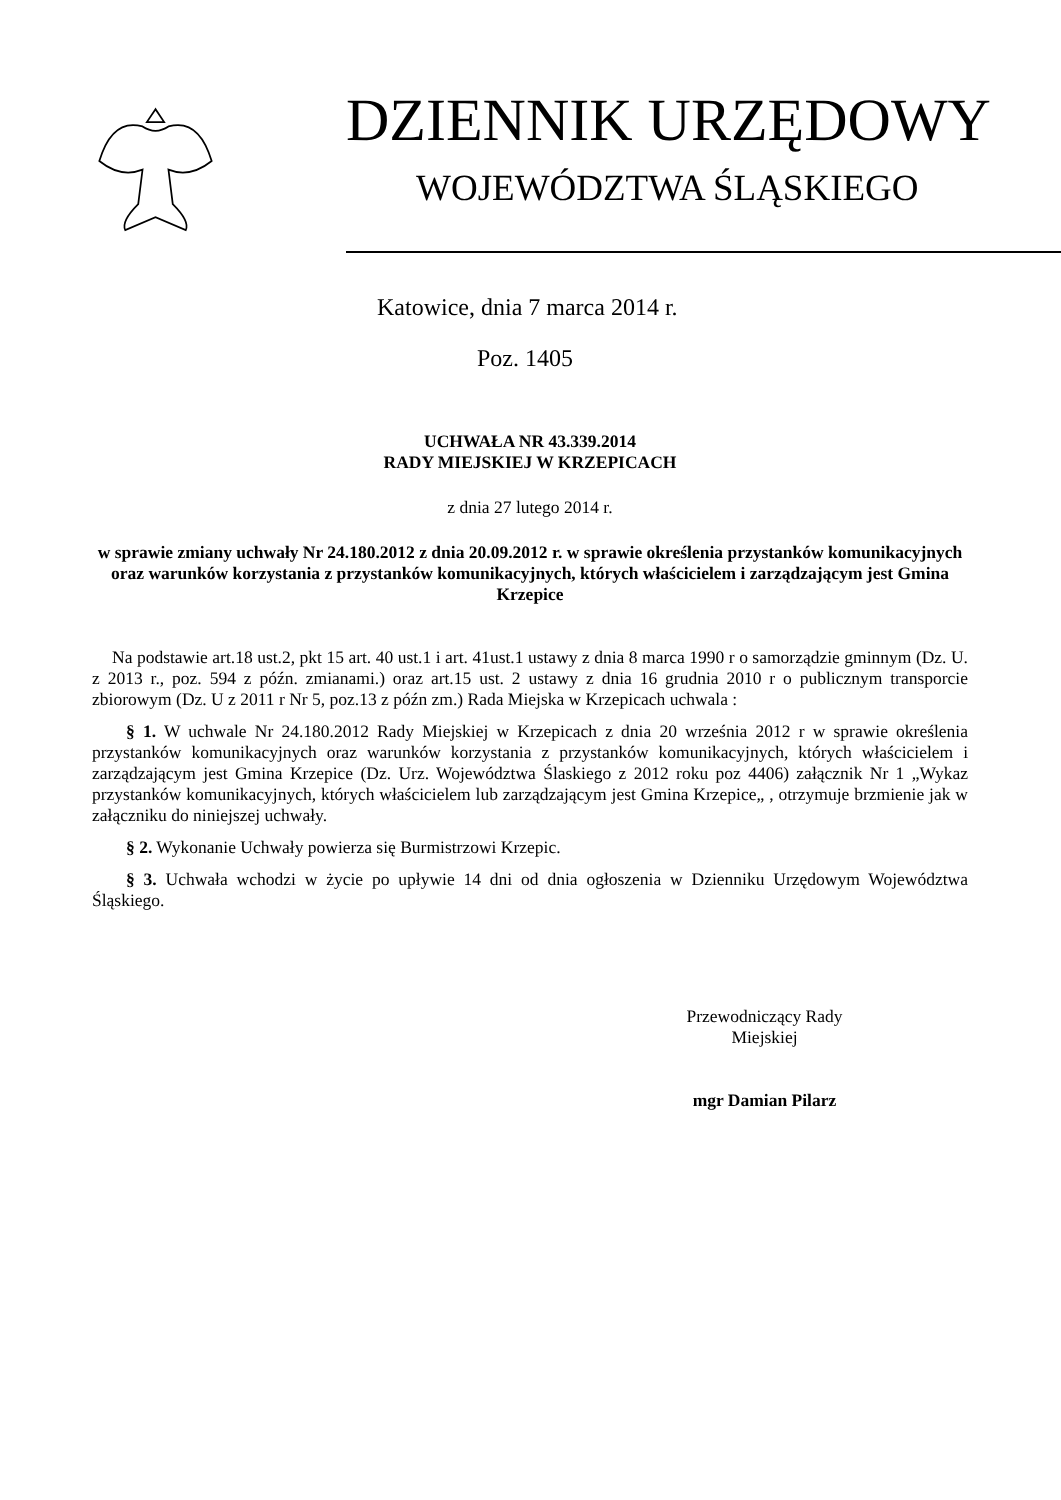DZIENNIK URZĘDOWY
WOJEWÓDZTWA ŚLĄSKIEGO
Katowice, dnia 7 marca 2014 r.
Poz. 1405
UCHWAŁA NR 43.339.2014
RADY MIEJSKIEJ W KRZEPICACH
z dnia 27 lutego 2014 r.
w sprawie zmiany uchwały Nr 24.180.2012 z dnia 20.09.2012 r. w sprawie określenia przystanków komunikacyjnych oraz warunków korzystania z przystanków komunikacyjnych, których właścicielem i zarządzającym jest Gmina Krzepice
Na podstawie art.18 ust.2, pkt 15 art. 40 ust.1 i art. 41ust.1 ustawy z dnia 8 marca 1990 r o samorządzie gminnym (Dz. U. z 2013 r., poz. 594 z późn. zmianami.) oraz art.15 ust. 2 ustawy z dnia 16 grudnia 2010 r o publicznym transporcie zbiorowym (Dz. U z 2011 r Nr 5, poz.13 z późn zm.) Rada Miejska w Krzepicach uchwala :
§ 1. W uchwale Nr 24.180.2012 Rady Miejskiej w Krzepicach z dnia 20 września 2012 r w sprawie określenia przystanków komunikacyjnych oraz warunków korzystania z przystanków komunikacyjnych, których właścicielem i zarządzającym jest Gmina Krzepice (Dz. Urz. Województwa Ślaskiego z 2012 roku poz 4406) załącznik Nr 1 „Wykaz przystanków komunikacyjnych, których właścicielem lub zarządzającym jest Gmina Krzepice„ , otrzymuje brzmienie jak w załączniku do niniejszej uchwały.
§ 2. Wykonanie Uchwały powierza się Burmistrzowi Krzepic.
§ 3. Uchwała wchodzi w życie po upływie 14 dni od dnia ogłoszenia w Dzienniku Urzędowym Województwa Śląskiego.
Przewodniczący Rady
Miejskiej
mgr Damian Pilarz